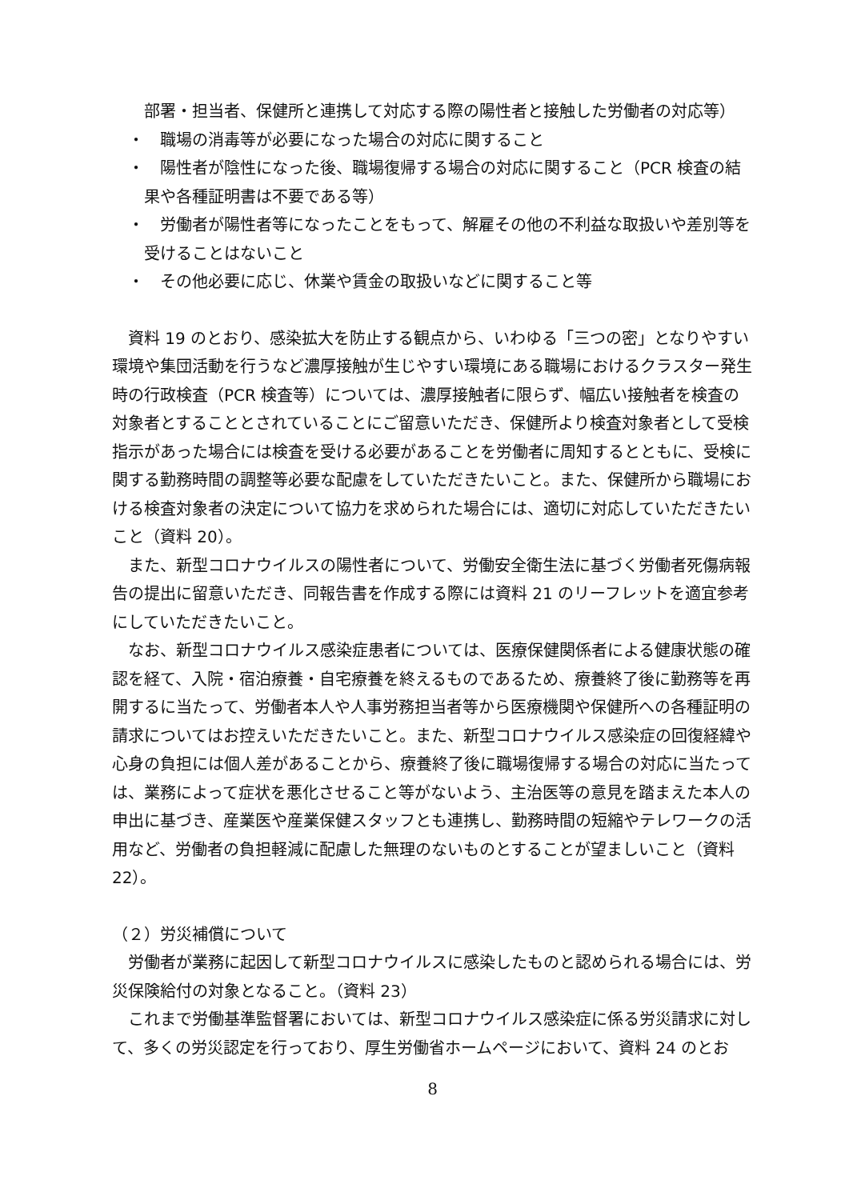部署・担当者、保健所と連携して対応する際の陽性者と接触した労働者の対応等）
・　職場の消毒等が必要になった場合の対応に関すること
・　陽性者が陰性になった後、職場復帰する場合の対応に関すること（PCR 検査の結果や各種証明書は不要である等）
・　労働者が陽性者等になったことをもって、解雇その他の不利益な取扱いや差別等を受けることはないこと
・　その他必要に応じ、休業や賃金の取扱いなどに関すること等
資料 19 のとおり、感染拡大を防止する観点から、いわゆる「三つの密」となりやすい環境や集団活動を行うなど濃厚接触が生じやすい環境にある職場におけるクラスター発生時の行政検査（PCR 検査等）については、濃厚接触者に限らず、幅広い接触者を検査の対象者とすることとされていることにご留意いただき、保健所より検査対象者として受検指示があった場合には検査を受ける必要があることを労働者に周知するとともに、受検に関する勤務時間の調整等必要な配慮をしていただきたいこと。また、保健所から職場における検査対象者の決定について協力を求められた場合には、適切に対応していただきたいこと（資料 20）。
また、新型コロナウイルスの陽性者について、労働安全衛生法に基づく労働者死傷病報告の提出に留意いただき、同報告書を作成する際には資料 21 のリーフレットを適宜参考にしていただきたいこと。
なお、新型コロナウイルス感染症患者については、医療保健関係者による健康状態の確認を経て、入院・宿泊療養・自宅療養を終えるものであるため、療養終了後に勤務等を再開するに当たって、労働者本人や人事労務担当者等から医療機関や保健所への各種証明の請求についてはお控えいただきたいこと。また、新型コロナウイルス感染症の回復経緯や心身の負担には個人差があることから、療養終了後に職場復帰する場合の対応に当たっては、業務によって症状を悪化させること等がないよう、主治医等の意見を踏まえた本人の申出に基づき、産業医や産業保健スタッフとも連携し、勤務時間の短縮やテレワークの活用など、労働者の負担軽減に配慮した無理のないものとすることが望ましいこと（資料 22）。
（２）労災補償について
労働者が業務に起因して新型コロナウイルスに感染したものと認められる場合には、労災保険給付の対象となること。（資料 23）
これまで労働基準監督署においては、新型コロナウイルス感染症に係る労災請求に対して、多くの労災認定を行っており、厚生労働省ホームページにおいて、資料 24 のとお
8